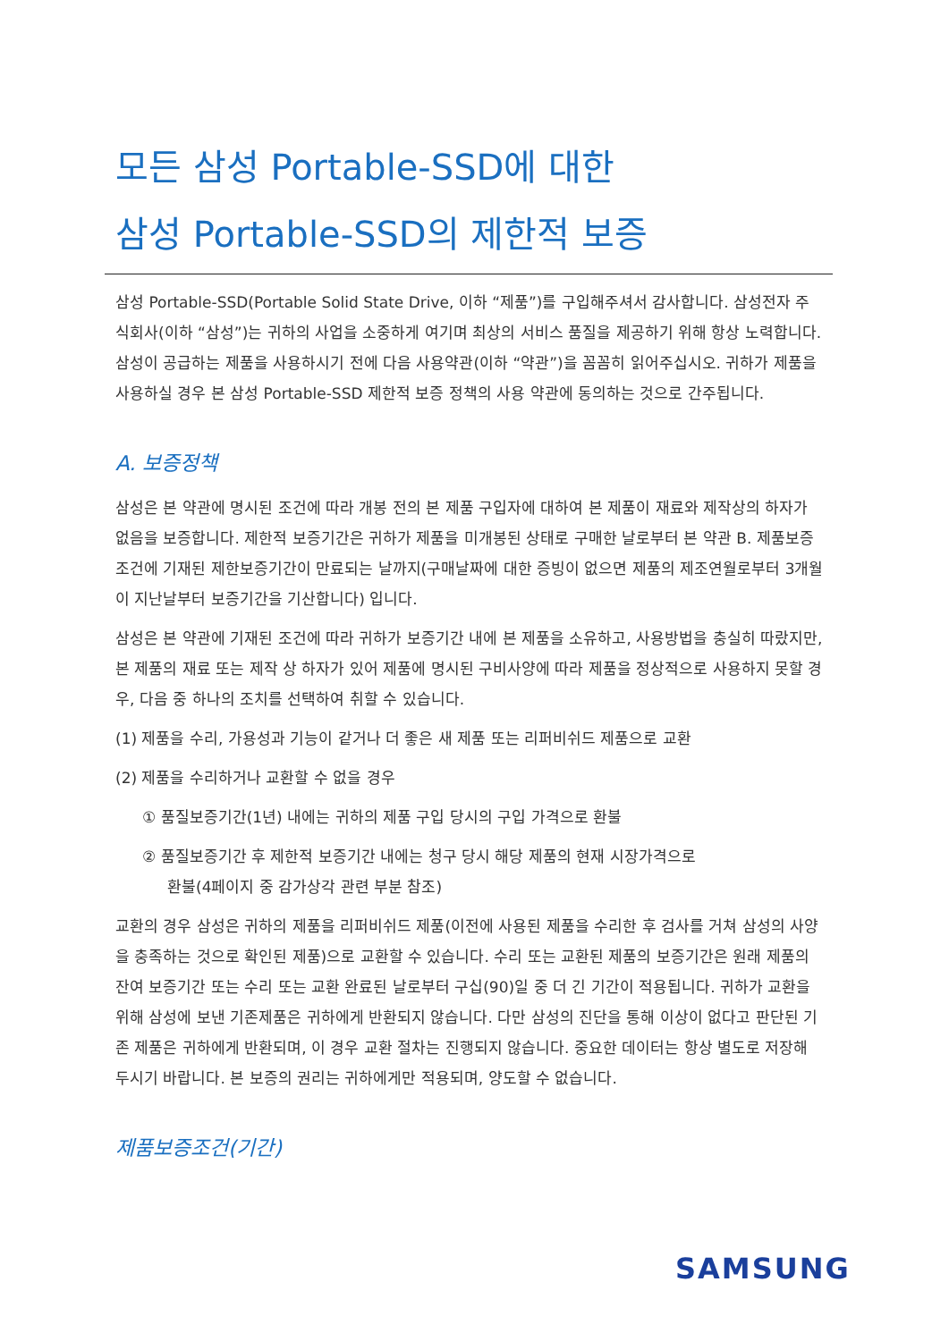모든 삼성 Portable-SSD에 대한
삼성 Portable-SSD의 제한적 보증
삼성 Portable-SSD(Portable Solid State Drive, 이하 “제품”)를 구입해주셔서 감사합니다. 삼성전자 주식회사(이하 “삼성”)는 귀하의 사업을 소중하게 여기며 최상의 서비스 품질을 제공하기 위해 항상 노력합니다. 삼성이 공급하는 제품을 사용하시기 전에 다음 사용약관(이하 “약관”)을 꼼꼼히 읽어주십시오. 귀하가 제품을 사용하실 경우 본 삼성 Portable-SSD 제한적 보증 정책의 사용 약관에 동의하는 것으로 간주됩니다.
A. 보증정책
삼성은 본 약관에 명시된 조건에 따라 개봉 전의 본 제품 구입자에 대하여 본 제품이 재료와 제작상의 하자가 없음을 보증합니다. 제한적 보증기간은 귀하가 제품을 미개봉된 상태로 구매한 날로부터 본 약관 B. 제품보증조건에 기재된 제한보증기간이 만료되는 날까지(구매날짜에 대한 증빙이 없으면 제품의 제조연월로부터 3개월이 지난날부터 보증기간을 기산합니다) 입니다.
삼성은 본 약관에 기재된 조건에 따라 귀하가 보증기간 내에 본 제품을 소유하고, 사용방법을 충실히 따랐지만, 본 제품의 재료 또는 제작 상 하자가 있어 제품에 명시된 구비사양에 따라 제품을 정상적으로 사용하지 못할 경우, 다음 중 하나의 조치를 선택하여 취할 수 있습니다.
(1) 제품을 수리, 가용성과 기능이 같거나 더 좋은 새 제품 또는 리퍼비쉬드 제품으로 교환
(2) 제품을 수리하거나 교환할 수 없을 경우
① 품질보증기간(1년) 내에는 귀하의 제품 구입 당시의 구입 가격으로 환불
② 품질보증기간 후 제한적 보증기간 내에는 청구 당시 해당 제품의 현재 시장가격으로
환불(4페이지 중 감가상각 관련 부분 참조)
교환의 경우 삼성은 귀하의 제품을 리퍼비쉬드 제품(이전에 사용된 제품을 수리한 후 검사를 거쳐 삼성의 사양을 충족하는 것으로 확인된 제품)으로 교환할 수 있습니다. 수리 또는 교환된 제품의 보증기간은 원래 제품의 잔여 보증기간 또는 수리 또는 교환 완료된 날로부터 구십(90)일 중 더 긴 기간이 적용됩니다. 귀하가 교환을 위해 삼성에 보낸 기존제품은 귀하에게 반환되지 않습니다. 다만 삼성의 진단을 통해 이상이 없다고 판단된 기존 제품은 귀하에게 반환되며, 이 경우 교환 절차는 진행되지 않습니다. 중요한 데이터는 항상 별도로 저장해 두시기 바랍니다. 본 보증의 권리는 귀하에게만 적용되며, 양도할 수 없습니다.
제품보증조건(기간)
SAMSUNG